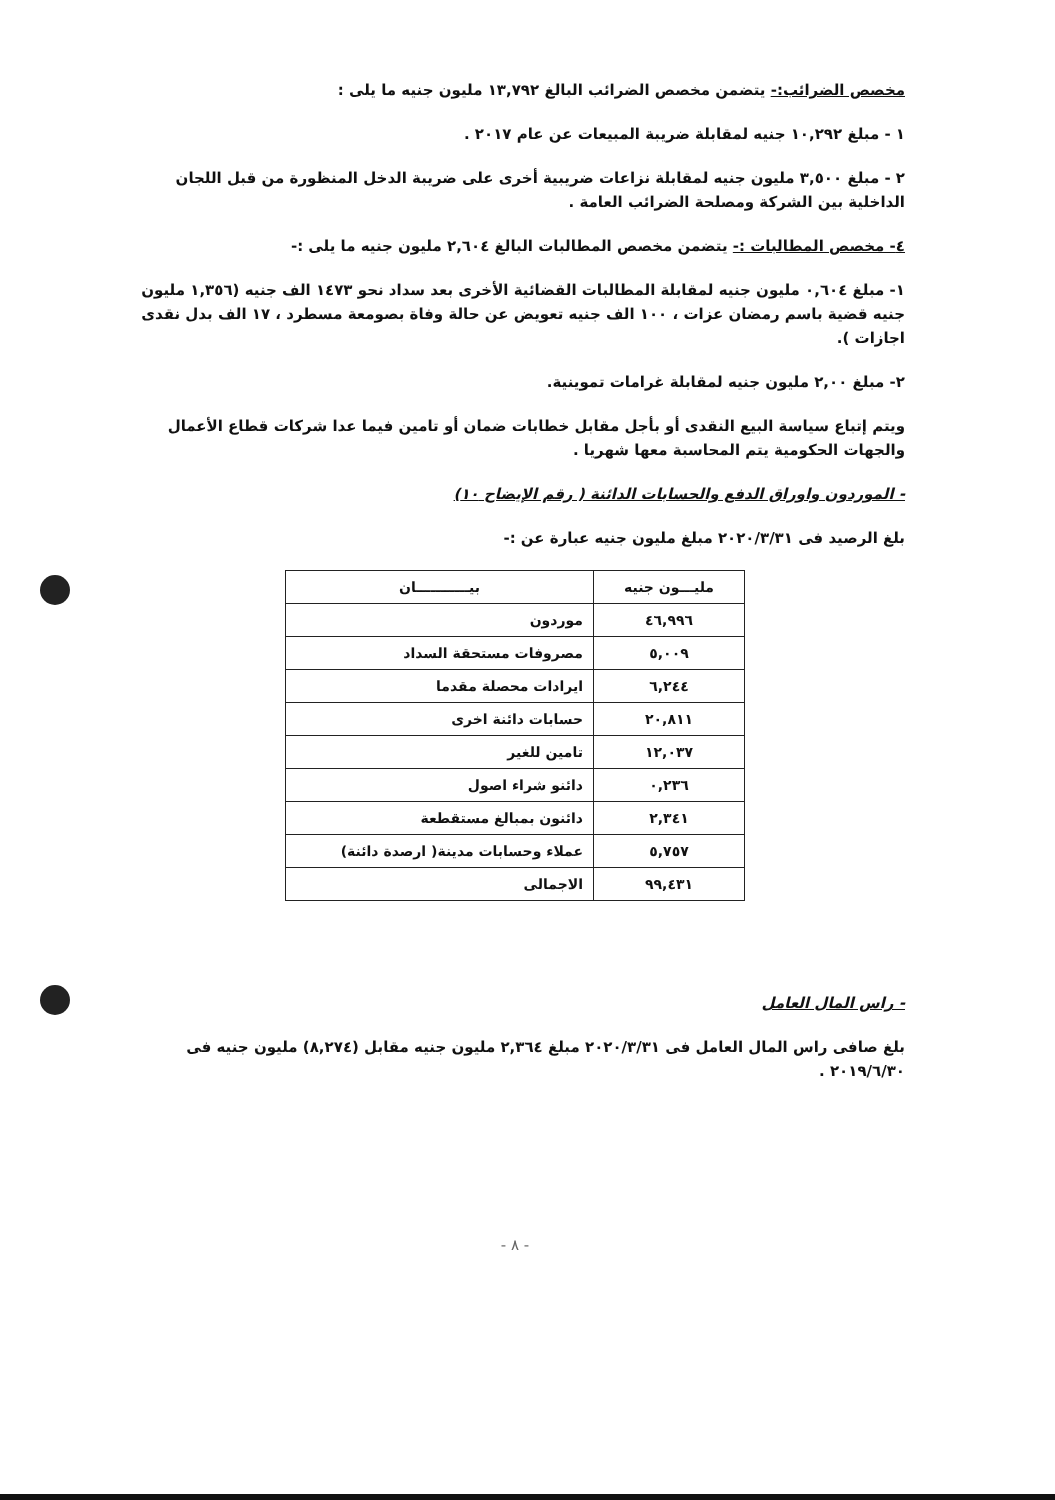مخصص الضرائب:- يتضمن مخصص الضرائب البالغ ١٣,٧٩٢ مليون جنيه ما يلى :
١ - مبلغ ١٠,٢٩٢ جنيه لمقابلة ضريبة المبيعات عن عام ٢٠١٧ .
٢ - مبلغ ٣,٥٠٠ مليون جنيه لمقابلة نزاعات ضريبية أخرى على ضريبة الدخل المنظورة من قبل اللجان الداخلية بين الشركة ومصلحة الضرائب العامة .
٤- مخصص المطالبات :- يتضمن مخصص المطالبات البالغ ٢,٦٠٤ مليون جنيه ما يلى :-
١- مبلغ ٠,٦٠٤ مليون جنيه لمقابلة المطالبات القضائية الأخرى بعد سداد نحو ١٤٧٣ الف جنيه (١,٣٥٦ مليون جنيه قضية باسم رمضان عزات ، ١٠٠ الف جنيه تعويض عن حالة وفاة بصومعة مسطرد ، ١٧ الف بدل نقدى اجازات ).
٢- مبلغ ٢,٠٠ مليون جنيه لمقابلة غرامات تموينية.
ويتم إتباع سياسة البيع النقدى أو بأجل مقابل خطابات ضمان أو تامين فيما عدا شركات قطاع الأعمال والجهات الحكومية يتم المحاسبة معها شهريا .
- الموردون واوراق الدفع والحسابات الدائنة ( رقم الإيضاح ١٠)
بلغ الرصيد فى ٢٠٢٠/٣/٣١ مبلغ مليون جنيه عبارة عن :-
| مليـــون جنيه | بيـــــــــــان |
| --- | --- |
| ٤٦,٩٩٦ | موردون |
| ٥,٠٠٩ | مصروفات مستحقة السداد |
| ٦,٢٤٤ | ايرادات محصلة مقدما |
| ٢٠,٨١١ | حسابات دائنة اخرى |
| ١٢,٠٣٧ | تامين للغير |
| ٠,٢٣٦ | دائنو شراء اصول |
| ٢,٣٤١ | دائنون بمبالغ مستقطعة |
| ٥,٧٥٧ | عملاء وحسابات مدينة( ارصدة دائنة) |
| ٩٩,٤٣١ | الاجمالى |
- راس المال العامل
بلغ صافى راس المال العامل فى ٢٠٢٠/٣/٣١ مبلغ ٢,٣٦٤ مليون جنيه مقابل (٨,٢٧٤) مليون جنيه فى ٢٠١٩/٦/٣٠ .
- ٨ -